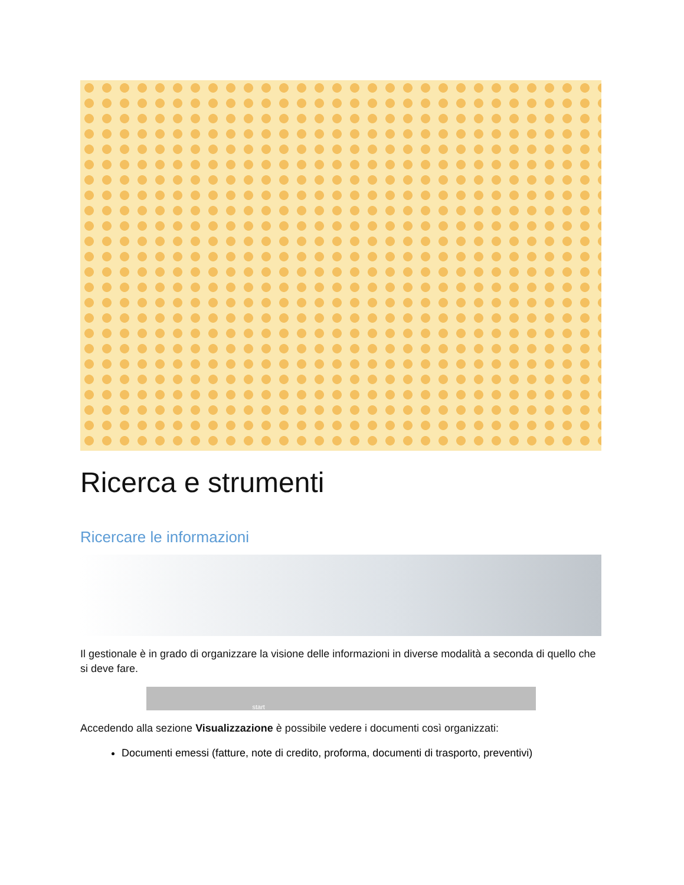Ricerca e strumenti
Ricercare le informazioni
Il gestionale è in grado di organizzare la visione delle informazioni in diverse modalità a seconda di quello che si deve fare.
start
Accedendo alla sezione Visualizzazione è possibile vedere i documenti così organizzati:
Documenti emessi (fatture, note di credito, proforma, documenti di trasporto, preventivi)